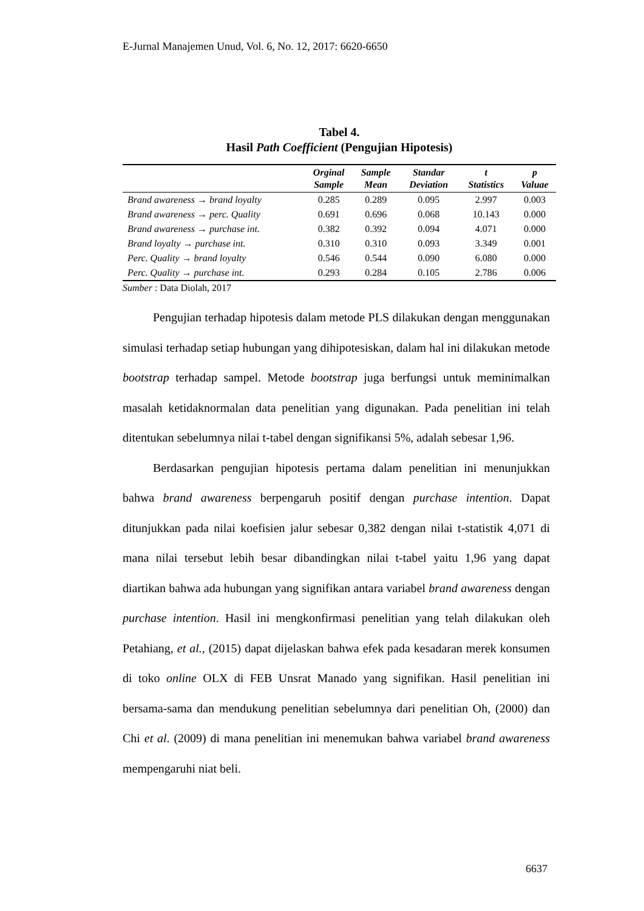E-Jurnal Manajemen Unud, Vol. 6, No. 12, 2017: 6620-6650
Tabel 4.
Hasil Path Coefficient (Pengujian Hipotesis)
| | Orginal Sample | Sample Mean | Standar Deviation | t Statistics | p Valuae |
| --- | --- | --- | --- | --- | --- |
| Brand awareness → brand loyalty | 0.285 | 0.289 | 0.095 | 2.997 | 0.003 |
| Brand awareness → perc. Quality | 0.691 | 0.696 | 0.068 | 10.143 | 0.000 |
| Brand awareness → purchase int. | 0.382 | 0.392 | 0.094 | 4.071 | 0.000 |
| Brand loyalty → purchase int. | 0.310 | 0.310 | 0.093 | 3.349 | 0.001 |
| Perc. Quality → brand loyalty | 0.546 | 0.544 | 0.090 | 6.080 | 0.000 |
| Perc. Quality → purchase int. | 0.293 | 0.284 | 0.105 | 2.786 | 0.006 |
Sumber : Data Diolah, 2017
Pengujian terhadap hipotesis dalam metode PLS dilakukan dengan menggunakan simulasi terhadap setiap hubungan yang dihipotesiskan, dalam hal ini dilakukan metode bootstrap terhadap sampel. Metode bootstrap juga berfungsi untuk meminimalkan masalah ketidaknormalan data penelitian yang digunakan. Pada penelitian ini telah ditentukan sebelumnya nilai t-tabel dengan signifikansi 5%, adalah sebesar 1,96.
Berdasarkan pengujian hipotesis pertama dalam penelitian ini menunjukkan bahwa brand awareness berpengaruh positif dengan purchase intention. Dapat ditunjukkan pada nilai koefisien jalur sebesar 0,382 dengan nilai t-statistik 4,071 di mana nilai tersebut lebih besar dibandingkan nilai t-tabel yaitu 1,96 yang dapat diartikan bahwa ada hubungan yang signifikan antara variabel brand awareness dengan purchase intention. Hasil ini mengkonfirmasi penelitian yang telah dilakukan oleh Petahiang, et al., (2015) dapat dijelaskan bahwa efek pada kesadaran merek konsumen di toko online OLX di FEB Unsrat Manado yang signifikan. Hasil penelitian ini bersama-sama dan mendukung penelitian sebelumnya dari penelitian Oh, (2000) dan Chi et al. (2009) di mana penelitian ini menemukan bahwa variabel brand awareness mempengaruhi niat beli.
6637